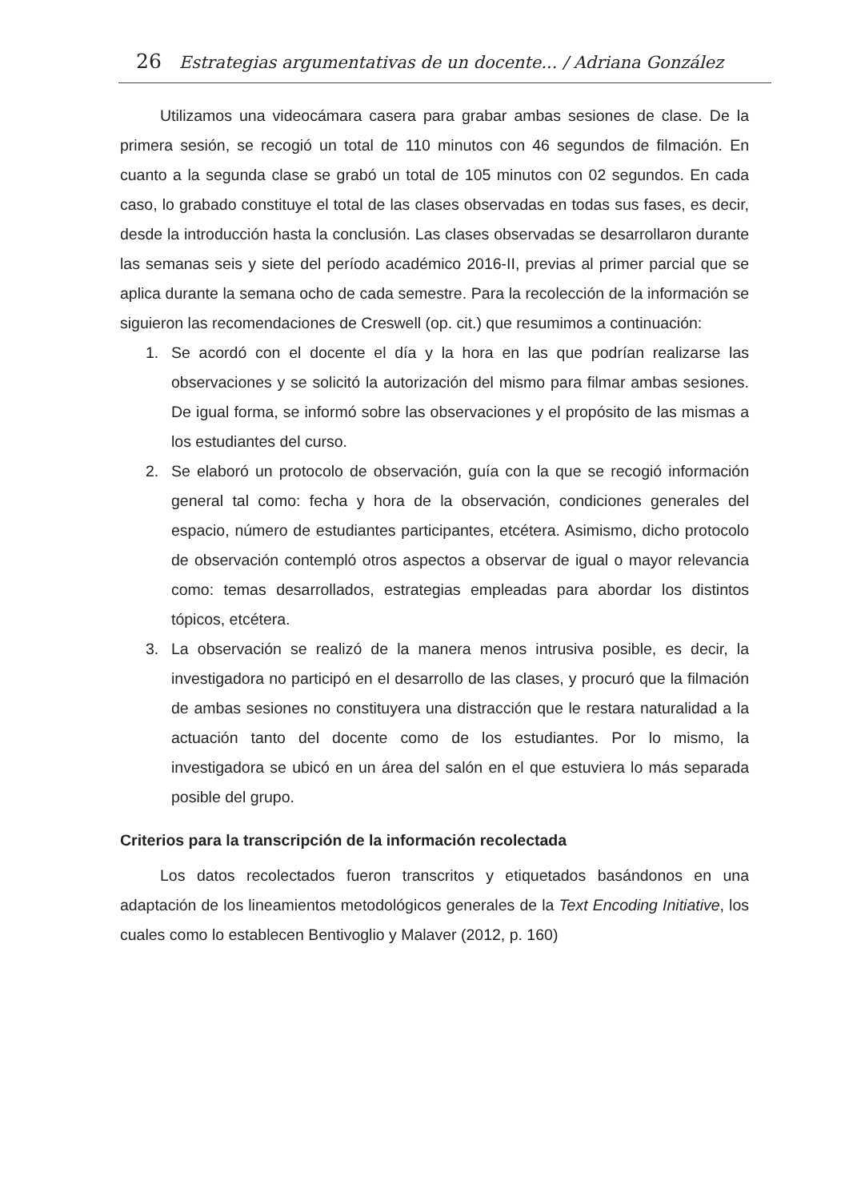26 Estrategias argumentativas de un docente... / Adriana González
Utilizamos una videocámara casera para grabar ambas sesiones de clase. De la primera sesión, se recogió un total de 110 minutos con 46 segundos de filmación. En cuanto a la segunda clase se grabó un total de 105 minutos con 02 segundos. En cada caso, lo grabado constituye el total de las clases observadas en todas sus fases, es decir, desde la introducción hasta la conclusión. Las clases observadas se desarrollaron durante las semanas seis y siete del período académico 2016-II, previas al primer parcial que se aplica durante la semana ocho de cada semestre. Para la recolección de la información se siguieron las recomendaciones de Creswell (op. cit.) que resumimos a continuación:
1. Se acordó con el docente el día y la hora en las que podrían realizarse las observaciones y se solicitó la autorización del mismo para filmar ambas sesiones. De igual forma, se informó sobre las observaciones y el propósito de las mismas a los estudiantes del curso.
2. Se elaboró un protocolo de observación, guía con la que se recogió información general tal como: fecha y hora de la observación, condiciones generales del espacio, número de estudiantes participantes, etcétera. Asimismo, dicho protocolo de observación contempló otros aspectos a observar de igual o mayor relevancia como: temas desarrollados, estrategias empleadas para abordar los distintos tópicos, etcétera.
3. La observación se realizó de la manera menos intrusiva posible, es decir, la investigadora no participó en el desarrollo de las clases, y procuró que la filmación de ambas sesiones no constituyera una distracción que le restara naturalidad a la actuación tanto del docente como de los estudiantes. Por lo mismo, la investigadora se ubicó en un área del salón en el que estuviera lo más separada posible del grupo.
Criterios para la transcripción de la información recolectada
Los datos recolectados fueron transcritos y etiquetados basándonos en una adaptación de los lineamientos metodológicos generales de la Text Encoding Initiative, los cuales como lo establecen Bentivoglio y Malaver (2012, p. 160)